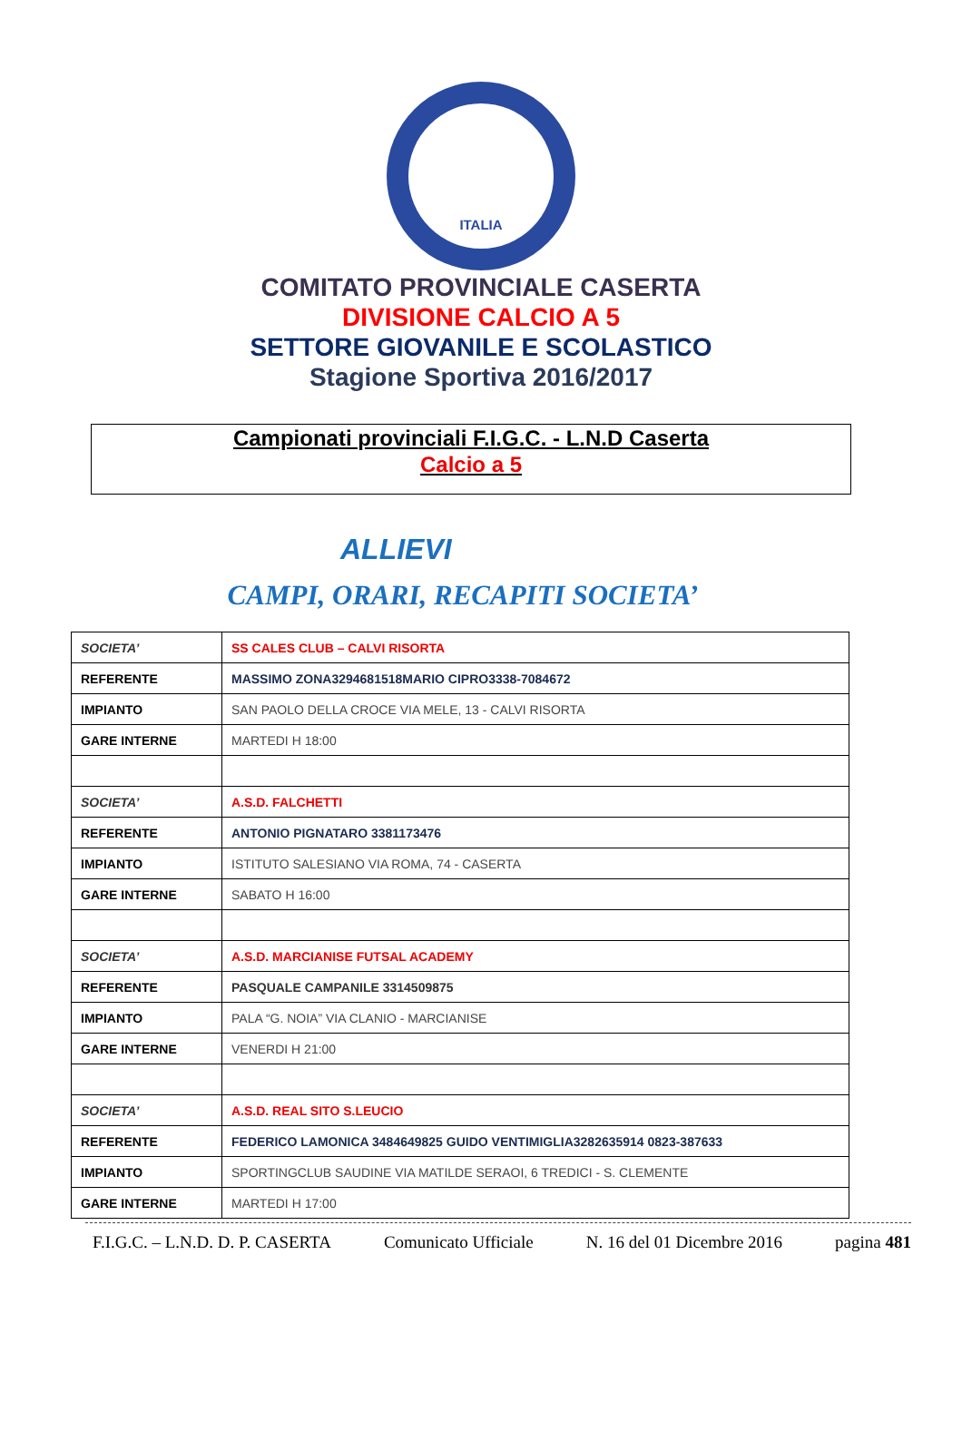ITALIA
COMITATO PROVINCIALE CASERTA
DIVISIONE CALCIO A 5
SETTORE GIOVANILE E SCOLASTICO
Stagione Sportiva 2016/2017
Campionati provinciali F.I.G.C. - L.N.D Caserta
Calcio a 5
ALLIEVI
CAMPI, ORARI, RECAPITI SOCIETA’
| SOCIETA’ | SS CALES CLUB – CALVI RISORTA |
| REFERENTE | MASSIMO ZONA3294681518MARIO CIPRO3338-7084672 |
| IMPIANTO | SAN PAOLO DELLA CROCE VIA MELE, 13 - CALVI RISORTA |
| GARE INTERNE | MARTEDI H 18:00 |
| SOCIETA’ | A.S.D. FALCHETTI |
| REFERENTE | ANTONIO PIGNATARO 3381173476 |
| IMPIANTO | ISTITUTO SALESIANO VIA ROMA, 74 - CASERTA |
| GARE INTERNE | SABATO H 16:00 |
| SOCIETA’ | A.S.D. MARCIANISE FUTSAL ACADEMY |
| REFERENTE | PASQUALE CAMPANILE 3314509875 |
| IMPIANTO | PALA “G. NOIA” VIA CLANIO - MARCIANISE |
| GARE INTERNE | VENERDI H 21:00 |
| SOCIETA’ | A.S.D. REAL SITO S.LEUCIO |
| REFERENTE | FEDERICO LAMONICA 3484649825 GUIDO VENTIMIGLIA3282635914 0823-387633 |
| IMPIANTO | SPORTINGCLUB SAUDINE VIA MATILDE SERAOI, 6 TREDICI - S. CLEMENTE |
| GARE INTERNE | MARTEDI H 17:00 |
F.I.G.C. – L.N.D. D. P. CASERTA Comunicato Ufficiale N. 16 del 01 Dicembre 2016 pagina 481